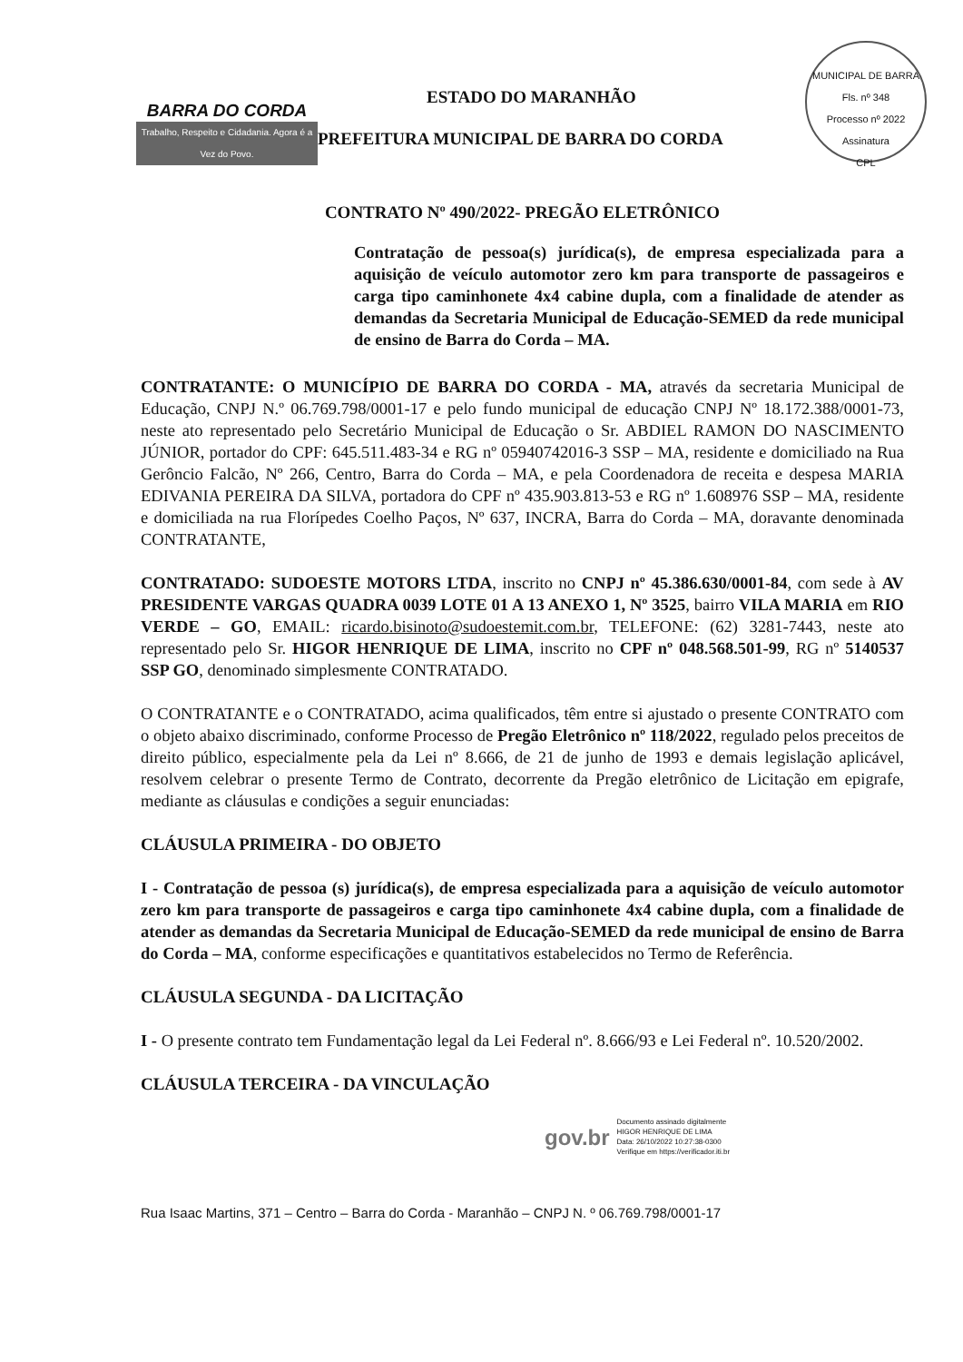BARRA DO CORDA
Trabalho, Respeito e Cidadania. Agora é a Vez do Povo.
ESTADO DO MARANHÃO
PREFEITURA MUNICIPAL DE BARRA DO CORDA
MUNICIPAL DE BARRA
Fls. nº 348
Processo nº 2022
Assinatura
CPL
CONTRATO Nº 490/2022- PREGÃO ELETRÔNICO
Contratação de pessoa(s) jurídica(s), de empresa especializada para a aquisição de veículo automotor zero km para transporte de passageiros e carga tipo caminhonete 4x4 cabine dupla, com a finalidade de atender as demandas da Secretaria Municipal de Educação-SEMED da rede municipal de ensino de Barra do Corda – MA.
CONTRATANTE: O MUNICÍPIO DE BARRA DO CORDA - MA, através da secretaria Municipal de Educação, CNPJ N.º 06.769.798/0001-17 e pelo fundo municipal de educação CNPJ Nº 18.172.388/0001-73, neste ato representado pelo Secretário Municipal de Educação o Sr. ABDIEL RAMON DO NASCIMENTO JÚNIOR, portador do CPF: 645.511.483-34 e RG nº 05940742016-3 SSP – MA, residente e domiciliado na Rua Gerôncio Falcão, Nº 266, Centro, Barra do Corda – MA, e pela Coordenadora de receita e despesa MARIA EDIVANIA PEREIRA DA SILVA, portadora do CPF nº 435.903.813-53 e RG nº 1.608976 SSP – MA, residente e domiciliada na rua Florípedes Coelho Paços, Nº 637, INCRA, Barra do Corda – MA, doravante denominada CONTRATANTE,
CONTRATADO: SUDOESTE MOTORS LTDA, inscrito no CNPJ nº 45.386.630/0001-84, com sede à AV PRESIDENTE VARGAS QUADRA 0039 LOTE 01 A 13 ANEXO 1, Nº 3525, bairro VILA MARIA em RIO VERDE – GO, EMAIL: ricardo.bisinoto@sudoestemit.com.br, TELEFONE: (62) 3281-7443, neste ato representado pelo Sr. HIGOR HENRIQUE DE LIMA, inscrito no CPF nº 048.568.501-99, RG nº 5140537 SSP GO, denominado simplesmente CONTRATADO.
O CONTRATANTE e o CONTRATADO, acima qualificados, têm entre si ajustado o presente CONTRATO com o objeto abaixo discriminado, conforme Processo de Pregão Eletrônico nº 118/2022, regulado pelos preceitos de direito público, especialmente pela da Lei nº 8.666, de 21 de junho de 1993 e demais legislação aplicável, resolvem celebrar o presente Termo de Contrato, decorrente da Pregão eletrônico de Licitação em epigrafe, mediante as cláusulas e condições a seguir enunciadas:
CLÁUSULA PRIMEIRA - DO OBJETO
I - Contratação de pessoa (s) jurídica(s), de empresa especializada para a aquisição de veículo automotor zero km para transporte de passageiros e carga tipo caminhonete 4x4 cabine dupla, com a finalidade de atender as demandas da Secretaria Municipal de Educação-SEMED da rede municipal de ensino de Barra do Corda – MA, conforme especificações e quantitativos estabelecidos no Termo de Referência.
CLÁUSULA SEGUNDA - DA LICITAÇÃO
I - O presente contrato tem Fundamentação legal da Lei Federal nº. 8.666/93 e Lei Federal nº. 10.520/2002.
CLÁUSULA TERCEIRA - DA VINCULAÇÃO
gov.br
Documento assinado digitalmente
HIGOR HENRIQUE DE LIMA
Data: 26/10/2022 10:27:38-0300
Verifique em https://verificador.iti.br
Rua Isaac Martins, 371 – Centro – Barra do Corda - Maranhão – CNPJ N. º 06.769.798/0001-17